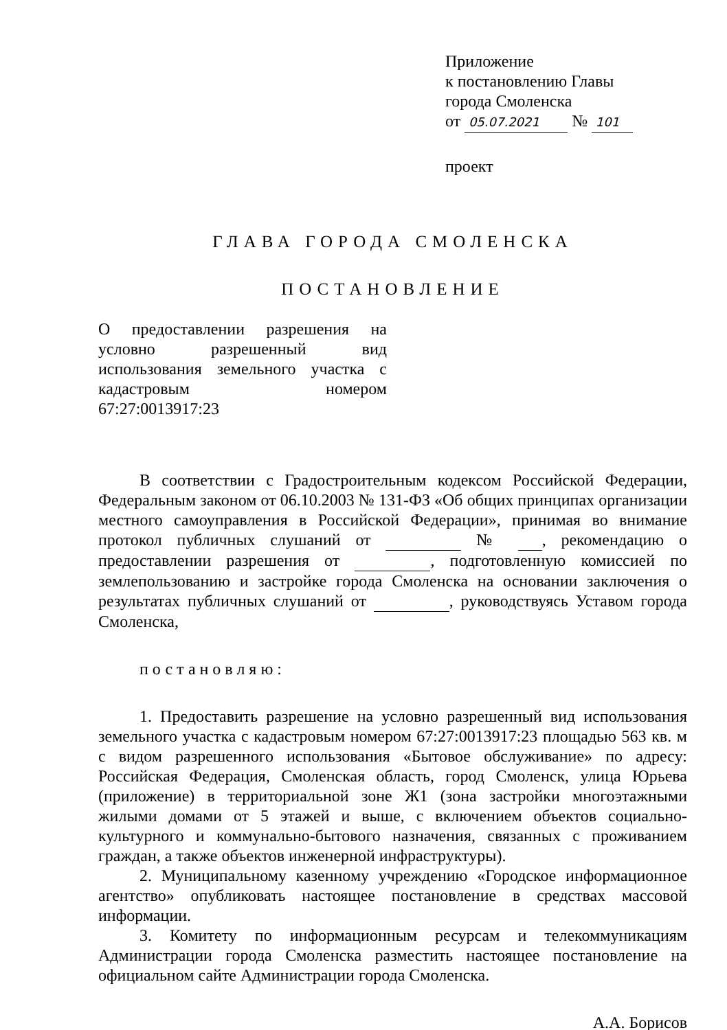Приложение
к постановлению Главы
города Смоленска
от 05.07.2021 № 101
проект
ГЛАВА ГОРОДА СМОЛЕНСКА
ПОСТАНОВЛЕНИЕ
О предоставлении разрешения на условно разрешенный вид использования земельного участка с кадастровым номером
67:27:0013917:23
В соответствии с Градостроительным кодексом Российской Федерации, Федеральным законом от 06.10.2003 № 131-ФЗ «Об общих принципах организации местного самоуправления в Российской Федерации», принимая во внимание протокол публичных слушаний от № , рекомендацию о предоставлении разрешения от , подготовленную комиссией по землепользованию и застройке города Смоленска на основании заключения о результатах публичных слушаний от , руководствуясь Уставом города Смоленска,
постановляю:
1. Предоставить разрешение на условно разрешенный вид использования земельного участка с кадастровым номером 67:27:0013917:23 площадью 563 кв. м с видом разрешенного использования «Бытовое обслуживание» по адресу: Российская Федерация, Смоленская область, город Смоленск, улица Юрьева (приложение) в территориальной зоне Ж1 (зона застройки многоэтажными жилыми домами от 5 этажей и выше, с включением объектов социально-культурного и коммунально-бытового назначения, связанных с проживанием граждан, а также объектов инженерной инфраструктуры).
2. Муниципальному казенному учреждению «Городское информационное агентство» опубликовать настоящее постановление в средствах массовой информации.
3. Комитету по информационным ресурсам и телекоммуникациям Администрации города Смоленска разместить настоящее постановление на официальном сайте Администрации города Смоленска.
А.А. Борисов